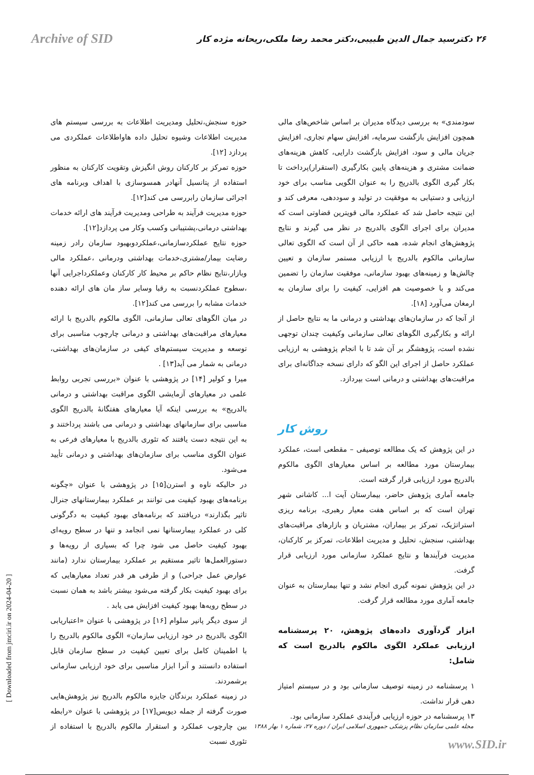Archive of SID ۲۶ دکترسید جمال الدین طبیبی،دکتر محمد رضا ملکی،ریحانه مژده کار
حوزه سنجش،تحلیل ومدیریت اطلاعات به بررسی سیستم های مدیریت اطلاعات وشیوه تحلیل داده هاواطلاعات عملکردی می پردازد [۱۲].
حوزه تمرکز بر کارکنان روش انگیزش وتقویت کارکنان به منظور استفاده از پتانسیل آنهادر همسوسازی با اهداف وبرنامه های اجرائی سازمان رابررسی می کند[۱۲].
حوزه مدیریت فرآیند به طراحی ومدیریت فرآیند های ارائه خدمات بهداشتی درمانی،پشتیبانی وکسب وکار می پردازد[۱۲].
حوزه نتایج عملکردسازمانی،عملکردوبهبود سازمان رادر زمینه رضایت بیمار/مشتری،خدمات بهداشتی ودرمانی ،عملکرد مالی وبازار،نتایج نظام حاکم بر محیط کار کارکنان وعملکرداجرایی آنها ،سطوح عملکردنسبت به رقبا وسایر ساز مان های ارائه دهنده خدمات مشابه را بررسی می کند[۱۲].
در میان الگوهای تعالی سازمانی، الگوی مالکوم بالدریج با ارائه معیارهای مراقبت‌های بهداشتی و درمانی چارچوب مناسبی برای توسعه و مدیریت سیستم‌های کیفی در سازمان‌های بهداشتی، درمانی به شمار می آید[۱۳] .
میرا و کولیر [۱۴] در پژوهشی با عنوان «بررسی تجربی روابط علمی در معیارهای آزمایشی الگوی مراقبت بهداشتی و درمانی بالدریج» به بررسی اینکه آیا معیارهای هفتگانهٔ بالدریج الگوی مناسبی برای سازمانهای بهداشتی و درمانی می باشند پرداختند و به این نتیجه دست یافتند که تئوری بالدریج با معیارهای فرعی به عنوان الگوی مناسب برای سازمان‌های بهداشتی و درمانی تأیید می‌شود.
در حالیکه ناوه و استرن[۱۵] در پژوهشی با عنوان «چگونه برنامه‌های بهبود کیفیت می توانند بر عملکرد بیمارستانهای جنرال تاثیر بگذارند» دریافتند که برنامه‌های بهبود کیفیت به دگرگونی کلی در عملکرد بیمارستانها نمی انجامد و تنها در سطح رویه‌ای بهبود کیفیت حاصل می شود چرا که بسیاری از رویه‌ها و دستورالعمل‌ها تاثیر مستقیم بر عملکرد بیمارستان ندارد (مانند عوارض عمل جراحی) و از طرفی هر قدر تعداد معیارهایی که برای بهبود کیفیت بکار گرفته می‌شود بیشتر باشد به همان نسبت در سطح رویه‌ها بهبود کیفیت افزایش می یابد .
از سوی دیگر پانیر سلوام [۱۶] در پژوهشی با عنوان «اعتباریابی الگوی بالدریج در خود ارزیابی سازمان» الگوی مالکوم بالدریج را با اطمینان کامل برای تعیین کیفیت در سطح سازمان قابل استفاده دانستند و آنرا ابزار مناسبی برای خود ارزیابی سازمانی برشمردند.
در زمینه عملکرد برندگان جایزه مالکوم بالدریج نیز پژوهش‌هایی صورت گرفته از جمله دیویس[۱۷] در پژوهشی با عنوان «رابطه بین چارچوب عملکرد و استقرار مالکوم بالدریج با استفاده از تئوری نسبت
سودمندی» به بررسی دیدگاه مدیران بر اساس شاخص‌های مالی همچون افزایش بازگشت سرمایه، افزایش سهام تجاری، افزایش جریان مالی و سود، افزایش بازگشت دارایی، کاهش هزینه‌های ضمانت مشتری و هزینه‌های پایین بکارگیری (استقرار)پرداخت تا بکار گیری الگوی بالدریج را به عنوان الگویی مناسب برای خود ارزیابی و دستیابی به موفقیت در تولید و سوددهی، معرفی کند و این نتیجه حاصل شد که عملکرد مالی قویترین قضاوتی است که مدیران برای اجرای الگوی بالدریج در نظر می گیرند و نتایج پژوهش‌های انجام شده، همه حاکی از آن است که الگوی تعالی سازمانی مالکوم بالدریج با ارزیابی مستمر سازمان و تعیین چالش‌ها و زمینه‌های بهبود سازمانی، موفقیت سازمان را تضمین می‌کند و با خصوصیت هم افزایی، کیفیت را برای سازمان به ارمغان می‌آورد [۱۸].
از آنجا که در سازمان‌های بهداشتی و درمانی ما به نتایج حاصل از ارائه و بکارگیری الگوهای تعالی سازمانی وکیفیت چندان توجهی نشده است، پژوهشگر بر آن شد تا با انجام پژوهشی به ارزیابی عملکرد حاصل از اجرای این الگو که دارای نسخه جداگانه‌ای برای مراقبت‌های بهداشتی و درمانی است بپردازد.
روش کار
در این پژوهش که یک مطالعه توصیفی – مقطعی است، عملکرد بیمارستان مورد مطالعه بر اساس معیارهای الگوی مالکوم بالدریج مورد ارزیابی قرار گرفته است.
جامعه آماری پژوهش حاضر، بیمارستان آیت ا... کاشانی شهر تهران است که بر اساس هفت معیار رهبری، برنامه ریزی استراتژیک، تمرکز بر بیماران، مشتریان و بازارهای مراقبت‌های بهداشتی، سنجش، تحلیل و مدیریت اطلاعات، تمرکز بر کارکنان، مدیریت فرآیندها و نتایج عملکرد سازمانی مورد ارزیابی قرار گرفت.
در این پژوهش نمونه گیری انجام نشد و تنها بیمارستان به عنوان جامعه آماری مورد مطالعه قرار گرفت.
ابزار گردآوری داده‌های پژوهش، ۲۰ پرسشنامه ارزیابی عملکرد الگوی مالکوم بالدریج است که شامل:
۱ پرسشنامه در زمینه توصیف سازمانی بود و در سیستم امتیاز دهی قرار نداشت.
۱۳ پرسشنامه در حوزه ارزیابی فرآیندی عملکرد سازمانی بود.
[ Downloaded from jmciri.ir on 2024-04-20 ]
مجله علمی سازمان نظام پزشکی جمهوری اسلامی ایران / دوره ۲۷، شماره ۱ بهار ۱۳۸۸
www.SID.ir